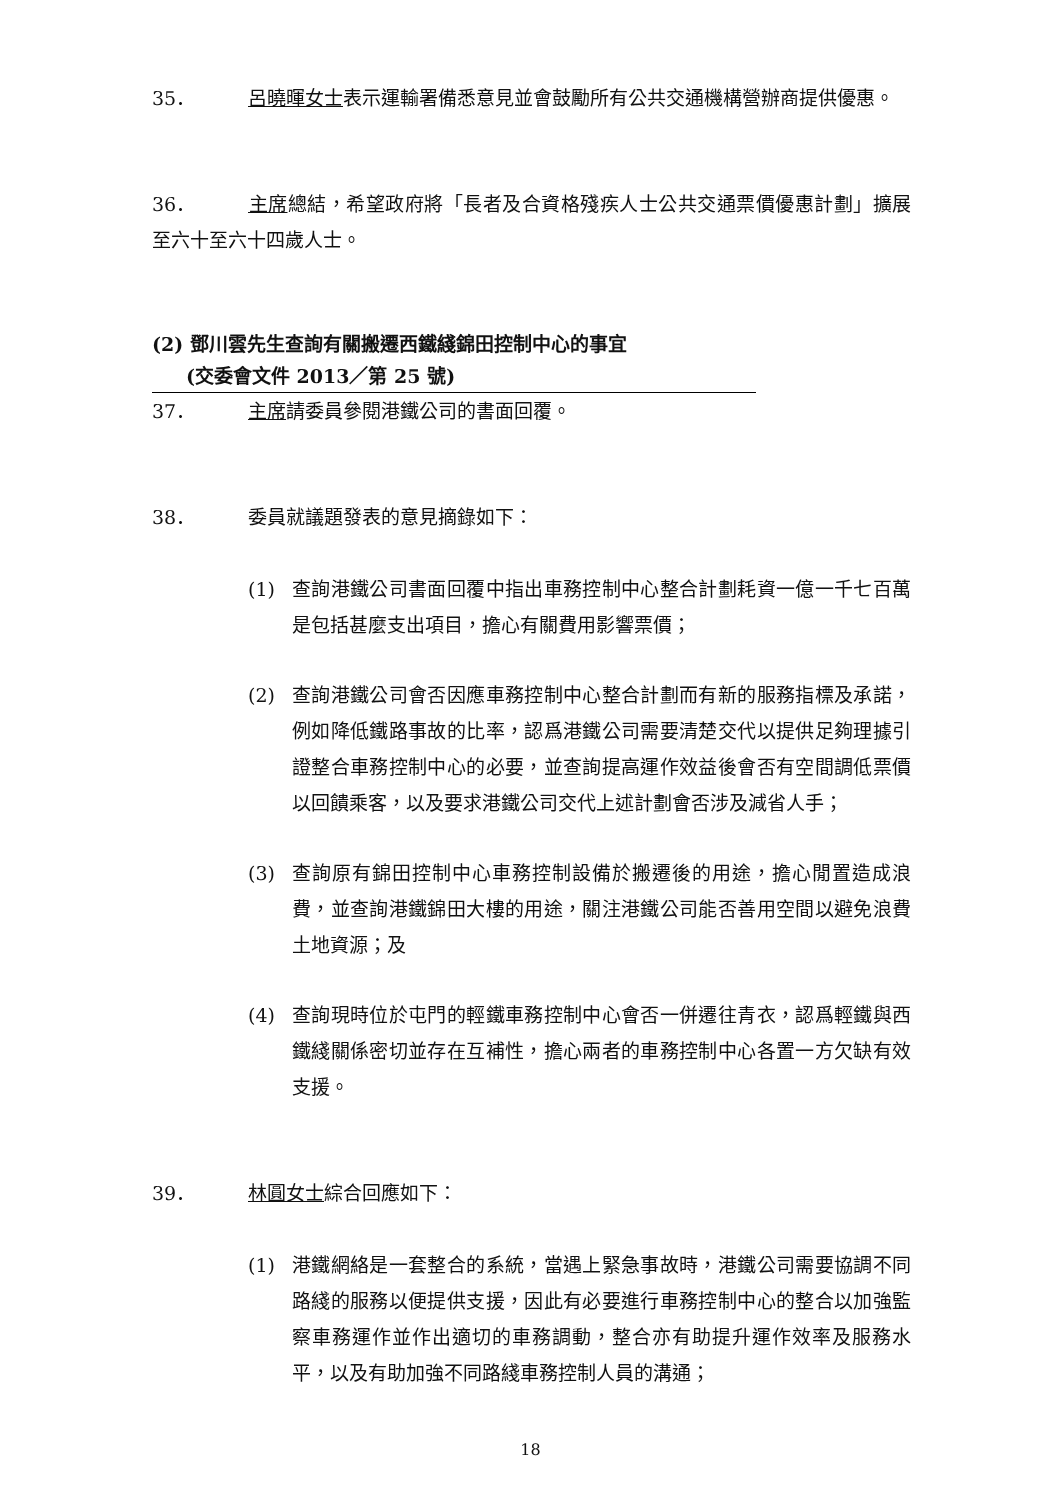35． 呂曉暉女士表示運輸署備悉意見並會鼓勵所有公共交通機構營辦商提供優惠。
36． 主席總結，希望政府將「長者及合資格殘疾人士公共交通票價優惠計劃」擴展至六十至六十四歲人士。
(2) 鄧川雲先生查詢有關搬遷西鐵綫錦田控制中心的事宜
(交委會文件 2013／第 25 號)
37． 主席請委員參閱港鐵公司的書面回覆。
38． 委員就議題發表的意見摘錄如下：
(1) 查詢港鐵公司書面回覆中指出車務控制中心整合計劃耗資一億一千七百萬是包括甚麼支出項目，擔心有關費用影響票價；
(2) 查詢港鐵公司會否因應車務控制中心整合計劃而有新的服務指標及承諾，例如降低鐵路事故的比率，認爲港鐵公司需要清楚交代以提供足夠理據引證整合車務控制中心的必要，並查詢提高運作效益後會否有空間調低票價以回饋乘客，以及要求港鐵公司交代上述計劃會否涉及減省人手；
(3) 查詢原有錦田控制中心車務控制設備於搬遷後的用途，擔心閒置造成浪費，並查詢港鐵錦田大樓的用途，關注港鐵公司能否善用空間以避免浪費土地資源；及
(4) 查詢現時位於屯門的輕鐵車務控制中心會否一併遷往青衣，認爲輕鐵與西鐵綫關係密切並存在互補性，擔心兩者的車務控制中心各置一方欠缺有效支援。
39． 林圓女士綜合回應如下：
(1) 港鐵網絡是一套整合的系統，當遇上緊急事故時，港鐵公司需要協調不同路綫的服務以便提供支援，因此有必要進行車務控制中心的整合以加強監察車務運作並作出適切的車務調動，整合亦有助提升運作效率及服務水平，以及有助加強不同路綫車務控制人員的溝通；
18